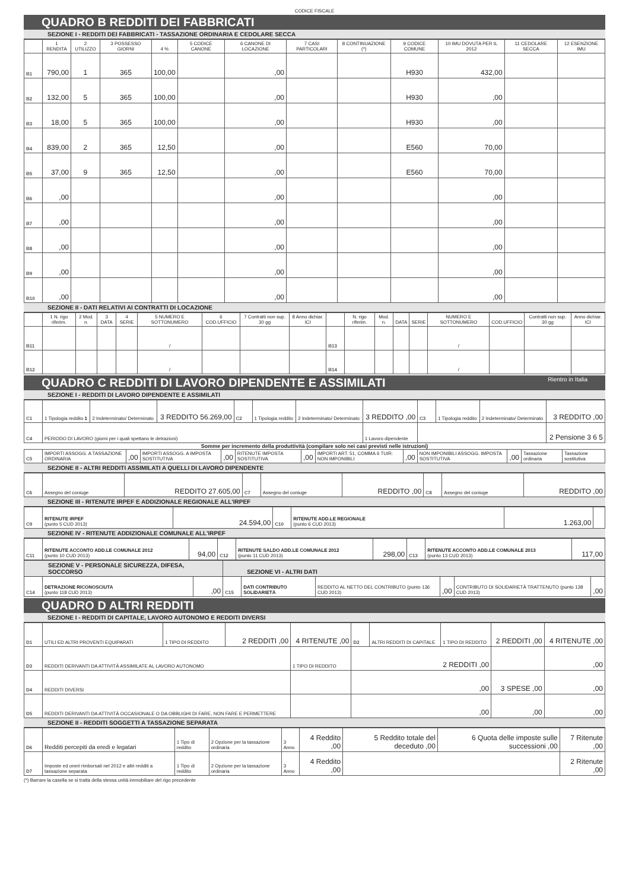CODICE FISCALE
QUADRO B REDDITI DEI FABBRICATI
SEZIONE I - REDDITI DEI FABBRICATI - TASSAZIONE ORDINARIA E CEDOLARE SECCA
| | 1 RENDITA | 2 UTILIZZO | 3 POSSESSO GIORNI | 4 % | 5 CODICE CANONE | 6 CANONE DI LOCAZIONE | 7 CASI PARTICOLARI | 8 CONTINUAZIONE (*) | 9 CODICE COMUNE | 10 IMU DOVUTA PER IL 2012 | 11 CEDOLARE SECCA | 12 ESENZIONE IMU |
| --- | --- | --- | --- | --- | --- | --- | --- | --- | --- | --- | --- | --- |
| B1 | 790,00 | 1 | 365 | 100,00 | | ,00 | | | H930 | 432,00 | | |
| B2 | 132,00 | 5 | 365 | 100,00 | | ,00 | | | H930 | ,00 | | |
| B3 | 18,00 | 5 | 365 | 100,00 | | ,00 | | | H930 | ,00 | | |
| B4 | 839,00 | 2 | 365 | 12,50 | | ,00 | | | E560 | 70,00 | | |
| B5 | 37,00 | 9 | 365 | 12,50 | | ,00 | | | E560 | 70,00 | | |
| B6 | ,00 | | | | | ,00 | | | | ,00 | | |
| B7 | ,00 | | | | | ,00 | | | | ,00 | | |
| B8 | ,00 | | | | | ,00 | | | | ,00 | | |
| B9 | ,00 | | | | | ,00 | | | | ,00 | | |
| B10 | ,00 | | | | | ,00 | | | | ,00 | | |
SEZIONE II - DATI RELATIVI AI CONTRATTI DI LOCAZIONE
| | 1 N. rigo riferim. | 2 Mod. n. | 3 DATA | 4 SERIE | 5 NUMERO E SOTTONUMERO | 6 COD.UFFICIO | 7 Contratti non sup. 30 gg | 8 Anno dichiar. ICI | | N. rigo riferim. | Mod. n. | DATA | SERIE | NUMERO E SOTTONUMERO | COD.UFFICIO | Contratti non sup. 30 gg | Anno dichiar. ICI |
| --- | --- | --- | --- | --- | --- | --- | --- | --- | --- | --- | --- | --- | --- | --- | --- | --- | --- |
| B11 | | | | | / | | | | B13 | | | | | / | | | |
| B12 | | | | | / | | | | B14 | | | | | / | | | |
QUADRO C REDDITI DI LAVORO DIPENDENTE E ASSIMILATI Rientro in Italia
SEZIONE I - REDDITI DI LAVORO DIPENDENTE E ASSIMILATI
| C1 | 1 Tipologia reddito 1 | 2 Indeterminato/ Determinato | 3 REDDITO 56.269,00 | C2 | 1 Tipologia reddito | 2 Indeterminato/ Determinato | 3 REDDITO ,00 | C3 | 1 Tipologia reddito | 2 Indeterminato/ Determinato | 3 REDDITO ,00 |
| C4 | PERIODO DI LAVORO (giorni per i quali spettano le detrazioni) | | | | | | 1 Lavoro dipendente | | | | 2 Pensione 3 6 5 |
Somme per incremento della produttività (compilare solo nei casi previsti nelle istruzioni)
| C5 | IMPORTI ASSOGG. A TASSAZIONE ORDINARIA | ,00 | IMPORTI ASSOGG. A IMPOSTA SOSTITUTIVA | ,00 | RITENUTE IMPOSTA SOSTITUTIVA | ,00 | IMPORTI ART. 51, COMMA 6 TUIR: NON IMPONIBILI | ,00 | NON IMPONIBILI ASSOGG. IMPOSTA SOSTITUTIVA | ,00 | Tassazione ordinaria | Tassazione sostitutiva |
SEZIONE II - ALTRI REDDITI ASSIMILATI A QUELLI DI LAVORO DIPENDENTE
| C6 | Assegno del coniuge | REDDITO 27.605,00 | C7 | Assegno del coniuge | REDDITO ,00 | C8 | Assegno del coniuge | REDDITO ,00 |
SEZIONE III - RITENUTE IRPEF E ADDIZIONALE REGIONALE ALL'IRPEF
| C9 | RITENUTE IRPEF (punto 5 CUD 2013) | 24.594,00 | C10 | RITENUTE ADD.LE REGIONALE (punto 6 CUD 2013) | 1.263,00 | |
SEZIONE IV - RITENUTE ADDIZIONALE COMUNALE ALL'IRPEF
| C11 | RITENUTE ACCONTO ADD.LE COMUNALE 2012 (punto 10 CUD 2013) | 94,00 | C12 | RITENUTE SALDO ADD.LE COMUNALE 2012 (punto 11 CUD 2013) | 298,00 | C13 | RITENUTE ACCONTO ADD.LE COMUNALE 2013 (punto 13 CUD 2013) | 117,00 |
| SEZIONE V - PERSONALE SICUREZZA, DIFESA, SOCCORSO | | | SEZIONE VI - ALTRI DATI | | | | | |
| C14 | DETRAZIONE RICONOSCIUTA (punto 118 CUD 2013) | ,00 | C15 | DATI CONTRIBUTO SOLIDARIETÀ | REDDITO AL NETTO DEL CONTRIBUTO (punto 136 CUD 2013) | ,00 | CONTRIBUTO DI SOLIDARIETÀ TRATTENUTO (punto 138 CUD 2013) | ,00 |
QUADRO D ALTRI REDDITI
SEZIONE I - REDDITI DI CAPITALE, LAVORO AUTONOMO E REDDITI DIVERSI
| D1 | UTILI ED ALTRI PROVENTI EQUIPARATI | 1 TIPO DI REDDITO | 2 REDDITI ,00 | 4 RITENUTE ,00 | D2 | ALTRI REDDITI DI CAPITALE | 1 TIPO DI REDDITO | 2 REDDITI ,00 | 4 RITENUTE ,00 |
| D3 | REDDITI DERIVANTI DA ATTIVITÀ ASSIMILATE AL LAVORO AUTONOMO | | | 1 TIPO DI REDDITO | 2 REDDITI ,00 | | | | ,00 |
| D4 | REDDITI DIVERSI | | | | ,00 | | | 3 SPESE ,00 | ,00 |
| D5 | REDDITI DERIVANTI DA ATTIVITÀ OCCASIONALE O DA OBBLIGHI DI FARE, NON FARE E PERMETTERE | | | | ,00 | | | ,00 | ,00 |
SEZIONE II - REDDITI SOGGETTI A TASSAZIONE SEPARATA
| D6 | Redditi percepiti da eredi e legatari | 1 Tipo di reddito | 2 Opzione per la tassazione ordinaria | 3 Anno | 4 Reddito ,00 | 5 Reddito totale del deceduto ,00 | 6 Quota delle imposte sulle successioni ,00 | 7 Ritenute ,00 |
| D7 | Imposte ed oneri rimborsati nel 2012 e altri redditi a tassazione separata | 1 Tipo di reddito | 2 Opzione per la tassazione ordinaria | 3 Anno | 4 Reddito ,00 | | | 2 Ritenute ,00 |
(*) Barrare la casella se si tratta della stessa unità immobiliare del rigo precedente